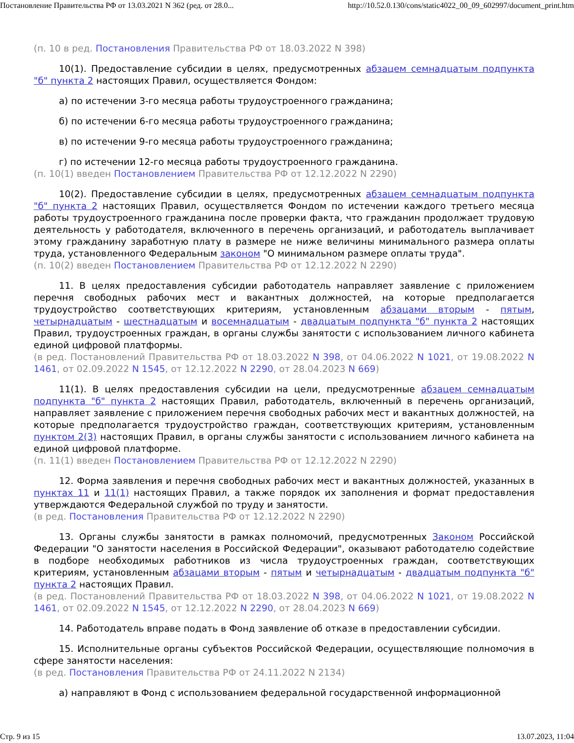Постановление Правительства РФ от 13.03.2021 N 362 (ред. от 28.0... http://10.52.0.130/cons/static4022_00_09_602997/document_print.htm
(п. 10 в ред. Постановления Правительства РФ от 18.03.2022 N 398)
10(1). Предоставление субсидии в целях, предусмотренных абзацем семнадцатым подпункта "б" пункта 2 настоящих Правил, осуществляется Фондом:
а) по истечении 3-го месяца работы трудоустроенного гражданина;
б) по истечении 6-го месяца работы трудоустроенного гражданина;
в) по истечении 9-го месяца работы трудоустроенного гражданина;
г) по истечении 12-го месяца работы трудоустроенного гражданина.
(п. 10(1) введен Постановлением Правительства РФ от 12.12.2022 N 2290)
10(2). Предоставление субсидии в целях, предусмотренных абзацем семнадцатым подпункта "б" пункта 2 настоящих Правил, осуществляется Фондом по истечении каждого третьего месяца работы трудоустроенного гражданина после проверки факта, что гражданин продолжает трудовую деятельность у работодателя, включенного в перечень организаций, и работодатель выплачивает этому гражданину заработную плату в размере не ниже величины минимального размера оплаты труда, установленного Федеральным законом "О минимальном размере оплаты труда".
(п. 10(2) введен Постановлением Правительства РФ от 12.12.2022 N 2290)
11. В целях предоставления субсидии работодатель направляет заявление с приложением перечня свободных рабочих мест и вакантных должностей, на которые предполагается трудоустройство соответствующих критериям, установленным абзацами вторым - пятым, четырнадцатым - шестнадцатым и восемнадцатым - двадцатым подпункта "б" пункта 2 настоящих Правил, трудоустроенных граждан, в органы службы занятости с использованием личного кабинета единой цифровой платформы.
(в ред. Постановлений Правительства РФ от 18.03.2022 N 398, от 04.06.2022 N 1021, от 19.08.2022 N 1461, от 02.09.2022 N 1545, от 12.12.2022 N 2290, от 28.04.2023 N 669)
11(1). В целях предоставления субсидии на цели, предусмотренные абзацем семнадцатым подпункта "б" пункта 2 настоящих Правил, работодатель, включенный в перечень организаций, направляет заявление с приложением перечня свободных рабочих мест и вакантных должностей, на которые предполагается трудоустройство граждан, соответствующих критериям, установленным пунктом 2(3) настоящих Правил, в органы службы занятости с использованием личного кабинета на единой цифровой платформе.
(п. 11(1) введен Постановлением Правительства РФ от 12.12.2022 N 2290)
12. Форма заявления и перечня свободных рабочих мест и вакантных должностей, указанных в пунктах 11 и 11(1) настоящих Правил, а также порядок их заполнения и формат предоставления утверждаются Федеральной службой по труду и занятости.
(в ред. Постановления Правительства РФ от 12.12.2022 N 2290)
13. Органы службы занятости в рамках полномочий, предусмотренных Законом Российской Федерации "О занятости населения в Российской Федерации", оказывают работодателю содействие в подборе необходимых работников из числа трудоустроенных граждан, соответствующих критериям, установленным абзацами вторым - пятым и четырнадцатым - двадцатым подпункта "б" пункта 2 настоящих Правил.
(в ред. Постановлений Правительства РФ от 18.03.2022 N 398, от 04.06.2022 N 1021, от 19.08.2022 N 1461, от 02.09.2022 N 1545, от 12.12.2022 N 2290, от 28.04.2023 N 669)
14. Работодатель вправе подать в Фонд заявление об отказе в предоставлении субсидии.
15. Исполнительные органы субъектов Российской Федерации, осуществляющие полномочия в сфере занятости населения:
(в ред. Постановления Правительства РФ от 24.11.2022 N 2134)
а) направляют в Фонд с использованием федеральной государственной информационной
Стр. 9 из 15 13.07.2023, 11:04